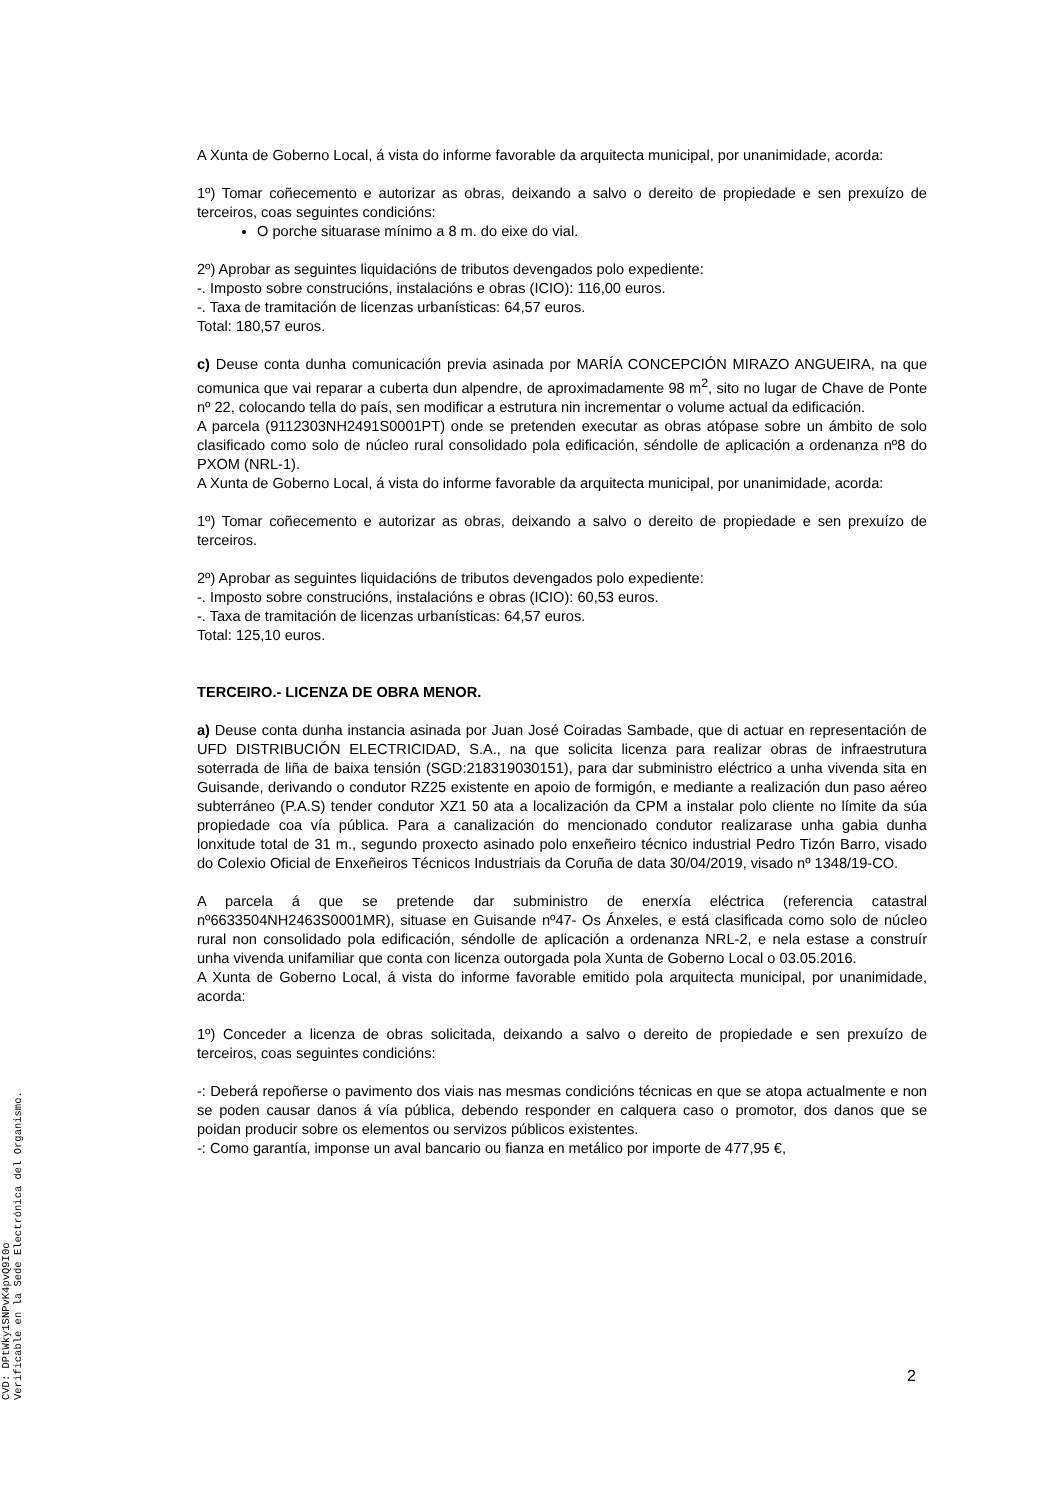A Xunta de Goberno Local, á vista do informe favorable da arquitecta municipal, por unanimidade, acorda:
1º) Tomar coñecemento e autorizar as obras, deixando a salvo o dereito de propiedade e sen prexuízo de terceiros, coas seguintes condicións:
O porche situarase mínimo a 8 m. do eixe do vial.
2º) Aprobar as seguintes liquidacións de tributos devengados polo expediente:
-. Imposto sobre construcións, instalacións e obras (ICIO): 116,00 euros.
-. Taxa de tramitación de licenzas urbanísticas: 64,57 euros.
Total: 180,57 euros.
c) Deuse conta dunha comunicación previa asinada por MARÍA CONCEPCIÓN MIRAZO ANGUEIRA, na que comunica que vai reparar a cuberta dun alpendre, de aproximadamente 98 m<sup>2</sup>, sito no lugar de Chave de Ponte nº 22, colocando tella do país, sen modificar a estrutura nin incrementar o volume actual da edificación.
A parcela (9112303NH2491S0001PT) onde se pretenden executar as obras atópase sobre un ámbito de solo clasificado como solo de núcleo rural consolidado pola edificación, séndolle de aplicación a ordenanza nº8 do PXOM (NRL-1).
A Xunta de Goberno Local, á vista do informe favorable da arquitecta municipal, por unanimidade, acorda:
1º) Tomar coñecemento e autorizar as obras, deixando a salvo o dereito de propiedade e sen prexuízo de terceiros.
2º) Aprobar as seguintes liquidacións de tributos devengados polo expediente:
-. Imposto sobre construcións, instalacións e obras (ICIO): 60,53 euros.
-. Taxa de tramitación de licenzas urbanísticas: 64,57 euros.
Total: 125,10 euros.
TERCEIRO.- LICENZA DE OBRA MENOR.
a) Deuse conta dunha instancia asinada por Juan José Coiradas Sambade, que di actuar en representación de UFD DISTRIBUCIÓN ELECTRICIDAD, S.A., na que solicita licenza para realizar obras de infraestrutura soterrada de liña de baixa tensión (SGD:218319030151), para dar subministro eléctrico a unha vivenda sita en Guisande, derivando o condutor RZ25 existente en apoio de formigón, e mediante a realización dun paso aéreo subterráneo (P.A.S) tender condutor XZ1 50 ata a localización da CPM a instalar polo cliente no límite da súa propiedade coa vía pública. Para a canalización do mencionado condutor realizarase unha gabia dunha lonxitude total de 31 m., segundo proxecto asinado polo enxeñeiro técnico industrial Pedro Tizón Barro, visado do Colexio Oficial de Enxeñeiros Técnicos Industriais da Coruña de data 30/04/2019, visado nº 1348/19-CO.
A parcela á que se pretende dar subministro de enerxía eléctrica (referencia catastral nº6633504NH2463S0001MR), situase en Guisande nº47- Os Ánxeles, e está clasificada como solo de núcleo rural non consolidado pola edificación, séndolle de aplicación a ordenanza NRL-2, e nela estase a construír unha vivenda unifamiliar que conta con licenza outorgada pola Xunta de Goberno Local o 03.05.2016.
A Xunta de Goberno Local, á vista do informe favorable emitido pola arquitecta municipal, por unanimidade, acorda:
1º) Conceder a licenza de obras solicitada, deixando a salvo o dereito de propiedade e sen prexuízo de terceiros, coas seguintes condicións:
-: Deberá repoñerse o pavimento dos viais nas mesmas condicións técnicas en que se atopa actualmente e non se poden causar danos á vía pública, debendo responder en calquera caso o promotor, dos danos que se poidan producir sobre os elementos ou servizos públicos existentes.
-: Como garantía, imponse un aval bancario ou fianza en metálico por importe de 477,95 €,
2
CVD: DPtWky1SNPvK4pvQ9I0o
Verificable en la Sede Electrónica del Organismo.